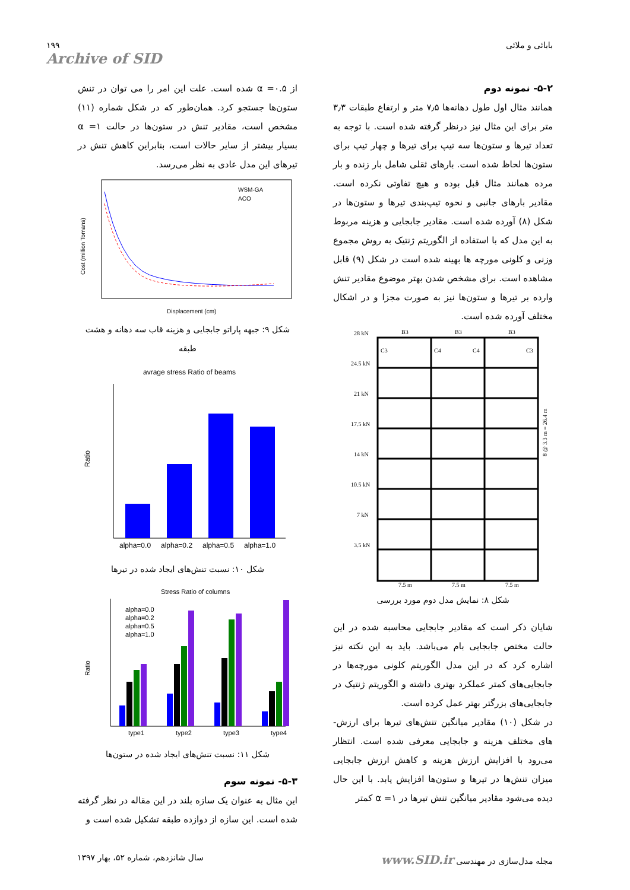۱۹۹
Archive of SID
بابائی و ملائی
۵-۲- نمونه دوم
همانند مثال اول طول دهانه‌ها ۷٫۵ متر و ارتفاع طبقات ۳٫۳ متر برای این مثال نیز درنظر گرفته شده است. با توجه به تعداد تیرها و ستون‌ها سه تیپ برای تیرها و چهار تیپ برای ستون‌ها لحاظ شده است. بارهای ثقلی شامل بار زنده و بار مرده همانند مثال قبل بوده و هیچ تفاوتی نکرده است. مقادیر بارهای جانبی و نحوه تیپ‌بندی تیرها و ستون‌ها در شکل (۸) آورده شده است. مقادیر جابجایی و هزینه مربوط به این مدل که با استفاده از الگوریتم ژنتیک به روش مجموع وزنی و کلونی مورچه ها بهینه شده است در شکل (۹) قابل مشاهده است. برای مشخص شدن بهتر موضوع مقادیر تنش وارده بر تیرها و ستون‌ها نیز به صورت مجزا و در اشکال مختلف آورده شده است.
28 kN
24.5 kN
21 kN
17.5 kN
14 kN
10.5 kN
7 kN
3.5 kN
B3
B3
B3
C3
C4
C4
C3
7.5 m
7.5 m
7.5 m
8 @ 3.3 m = 26.4 m
شکل ۸: نمایش مدل دوم مورد بررسی
شایان ذکر است که مقادیر جابجایی محاسبه شده در این حالت مختص جابجایی بام می‌باشد. باید به این نکته نیز اشاره کرد که در این مدل الگوریتم کلونی مورچه‌ها در جابجایی‌های کمتر عملکرد بهتری داشته و الگوریتم ژنتیک در جابجایی‌های بزرگتر بهتر عمل کرده است.
در شکل (۱۰) مقادیر میانگین تنش‌های تیرها برای ارزش-های مختلف هزینه و جابجایی معرفی شده است. انتظار می‌رود با افزایش ارزش هزینه و کاهش ارزش جابجایی میزان تنش‌ها در تیرها و ستون‌ها افزایش یابد. با این حال دیده می‌شود مقادیر میانگین تنش تیرها در α =۱ کمتر
از α =۰.۵ شده است. علت این امر را می توان در تنش ستون‌ها جستجو کرد. همان‌طور که در شکل شماره (۱۱) مشخص است، مقادیر تنش در ستون‌ها در حالت α =۱ بسیار بیشتر از سایر حالات است، بنابراین کاهش تنش در تیرهای این مدل عادی به نظر می‌رسد.
WSM-GA
ACO
Displacement (cm)
Cost (million Tomans)
شکل ۹: جبهه پاراتو جابجایی و هزینه قاب سه دهانه و هشت طبقه
avrage stress Ratio of beams
alpha=0.0
alpha=0.2
alpha=0.5
alpha=1.0
Ratio
شکل ۱۰: نسبت تنش‌های ایجاد شده در تیرها
Stress Ratio of columns
alpha=0.0
alpha=0.2
alpha=0.5
alpha=1.0
type1
type2
type3
type4
Ratio
شکل ۱۱: نسبت تنش‌های ایجاد شده در ستون‌ها
۵-۳- نمونه سوم
این مثال به عنوان یک سازه بلند در این مقاله در نظر گرفته شده است. این سازه از دوازده طبقه تشکیل شده است و
مجله مدل‌سازی در مهندسی www.SID.ir
سال شانزدهم، شماره ۵۲، بهار ۱۳۹۷